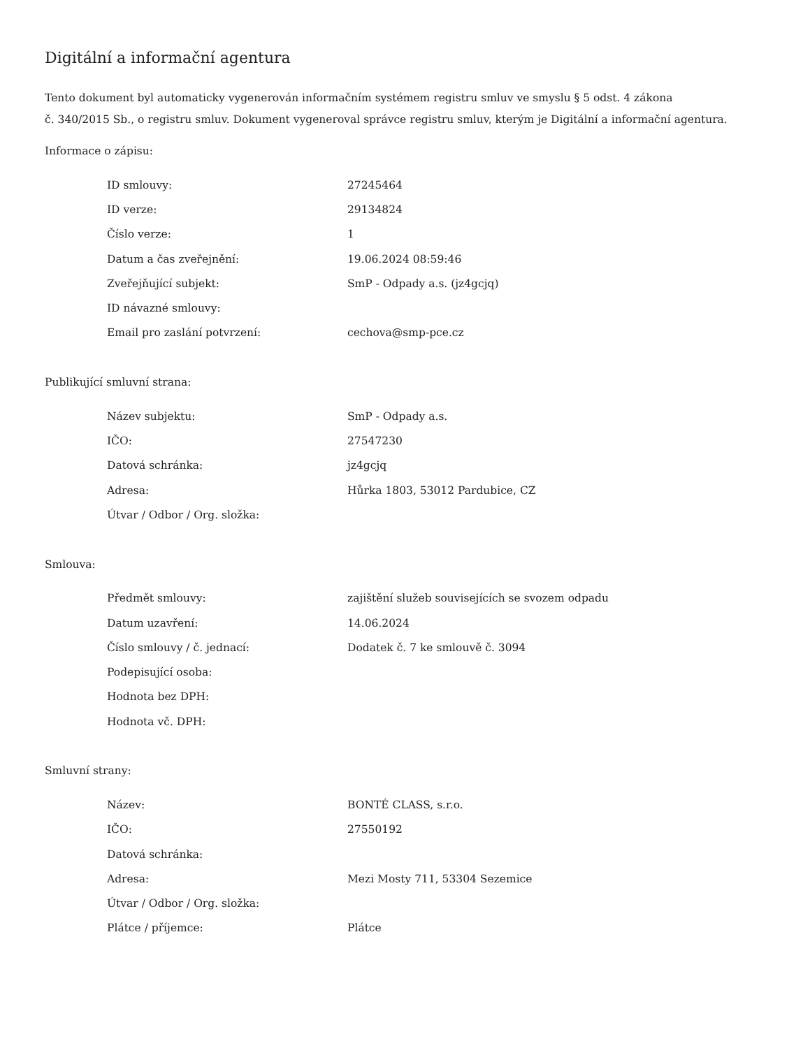Digitální a informační agentura
Tento dokument byl automaticky vygenerován informačním systémem registru smluv ve smyslu § 5 odst. 4 zákona
č. 340/2015 Sb., o registru smluv. Dokument vygeneroval správce registru smluv, kterým je Digitální a informační agentura.
Informace o zápisu:
| ID smlouvy: | 27245464 |
| ID verze: | 29134824 |
| Číslo verze: | 1 |
| Datum a čas zveřejnění: | 19.06.2024 08:59:46 |
| Zveřejňující subjekt: | SmP - Odpady a.s. (jz4gcjq) |
| ID návazné smlouvy: | |
| Email pro zaslání potvrzení: | cechova@smp-pce.cz |
Publikující smluvní strana:
| Název subjektu: | SmP - Odpady a.s. |
| IČO: | 27547230 |
| Datová schránka: | jz4gcjq |
| Adresa: | Hůrka 1803, 53012 Pardubice, CZ |
| Útvar / Odbor / Org. složka: | |
Smlouva:
| Předmět smlouvy: | zajištění služeb souvisejících se svozem odpadu |
| Datum uzavření: | 14.06.2024 |
| Číslo smlouvy / č. jednací: | Dodatek č. 7 ke smlouvě č. 3094 |
| Podepisující osoba: | |
| Hodnota bez DPH: | |
| Hodnota vč. DPH: | |
Smluvní strany:
| Název: | BONTÉ CLASS, s.r.o. |
| IČO: | 27550192 |
| Datová schránka: | |
| Adresa: | Mezi Mosty 711, 53304 Sezemice |
| Útvar / Odbor / Org. složka: | |
| Plátce / příjemce: | Plátce |